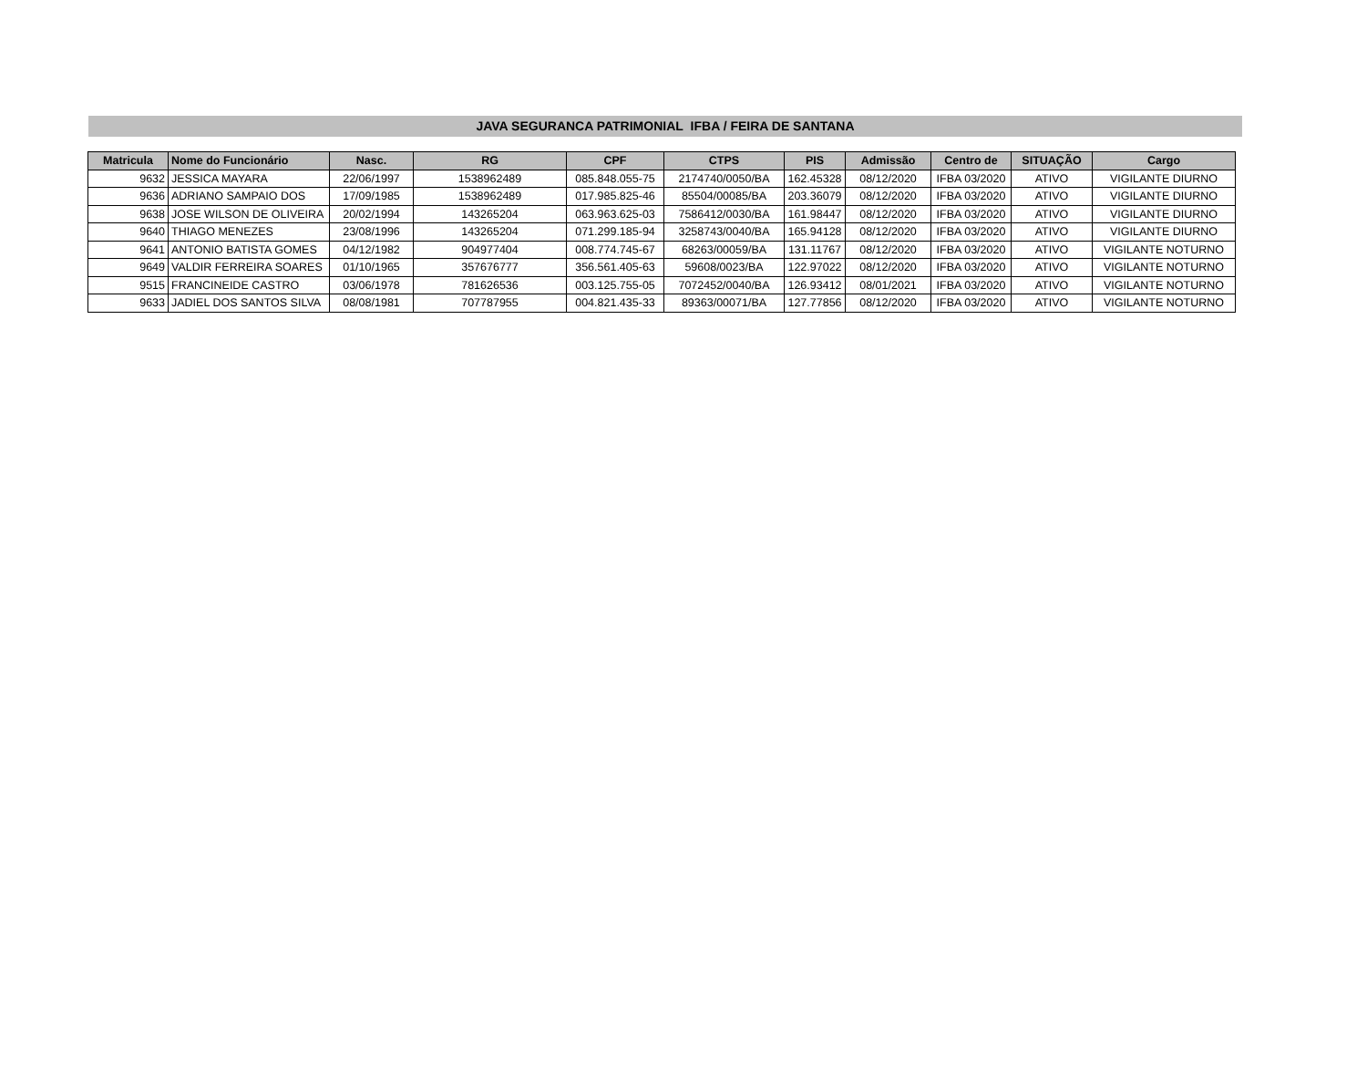JAVA SEGURANCA PATRIMONIAL IFBA / FEIRA DE SANTANA
| Matricula | Nome do Funcionário | Nasc. | RG | CPF | CTPS | PIS | Admissão | Centro de | SITUAÇÃO | Cargo |
| --- | --- | --- | --- | --- | --- | --- | --- | --- | --- | --- |
| 9632 | JESSICA MAYARA | 22/06/1997 | 1538962489 | 085.848.055-75 | 2174740/0050/BA | 162.45328 | 08/12/2020 | IFBA 03/2020 | ATIVO | VIGILANTE DIURNO |
| 9636 | ADRIANO SAMPAIO DOS | 17/09/1985 | 1538962489 | 017.985.825-46 | 85504/00085/BA | 203.36079 | 08/12/2020 | IFBA 03/2020 | ATIVO | VIGILANTE DIURNO |
| 9638 | JOSE WILSON DE OLIVEIRA | 20/02/1994 | 143265204 | 063.963.625-03 | 7586412/0030/BA | 161.98447 | 08/12/2020 | IFBA 03/2020 | ATIVO | VIGILANTE DIURNO |
| 9640 | THIAGO MENEZES | 23/08/1996 | 143265204 | 071.299.185-94 | 3258743/0040/BA | 165.94128 | 08/12/2020 | IFBA 03/2020 | ATIVO | VIGILANTE DIURNO |
| 9641 | ANTONIO BATISTA GOMES | 04/12/1982 | 904977404 | 008.774.745-67 | 68263/00059/BA | 131.11767 | 08/12/2020 | IFBA 03/2020 | ATIVO | VIGILANTE NOTURNO |
| 9649 | VALDIR FERREIRA SOARES | 01/10/1965 | 357676777 | 356.561.405-63 | 59608/0023/BA | 122.97022 | 08/12/2020 | IFBA 03/2020 | ATIVO | VIGILANTE NOTURNO |
| 9515 | FRANCINEIDE CASTRO | 03/06/1978 | 781626536 | 003.125.755-05 | 7072452/0040/BA | 126.93412 | 08/01/2021 | IFBA 03/2020 | ATIVO | VIGILANTE NOTURNO |
| 9633 | JADIEL DOS SANTOS SILVA | 08/08/1981 | 707787955 | 004.821.435-33 | 89363/00071/BA | 127.77856 | 08/12/2020 | IFBA 03/2020 | ATIVO | VIGILANTE NOTURNO |